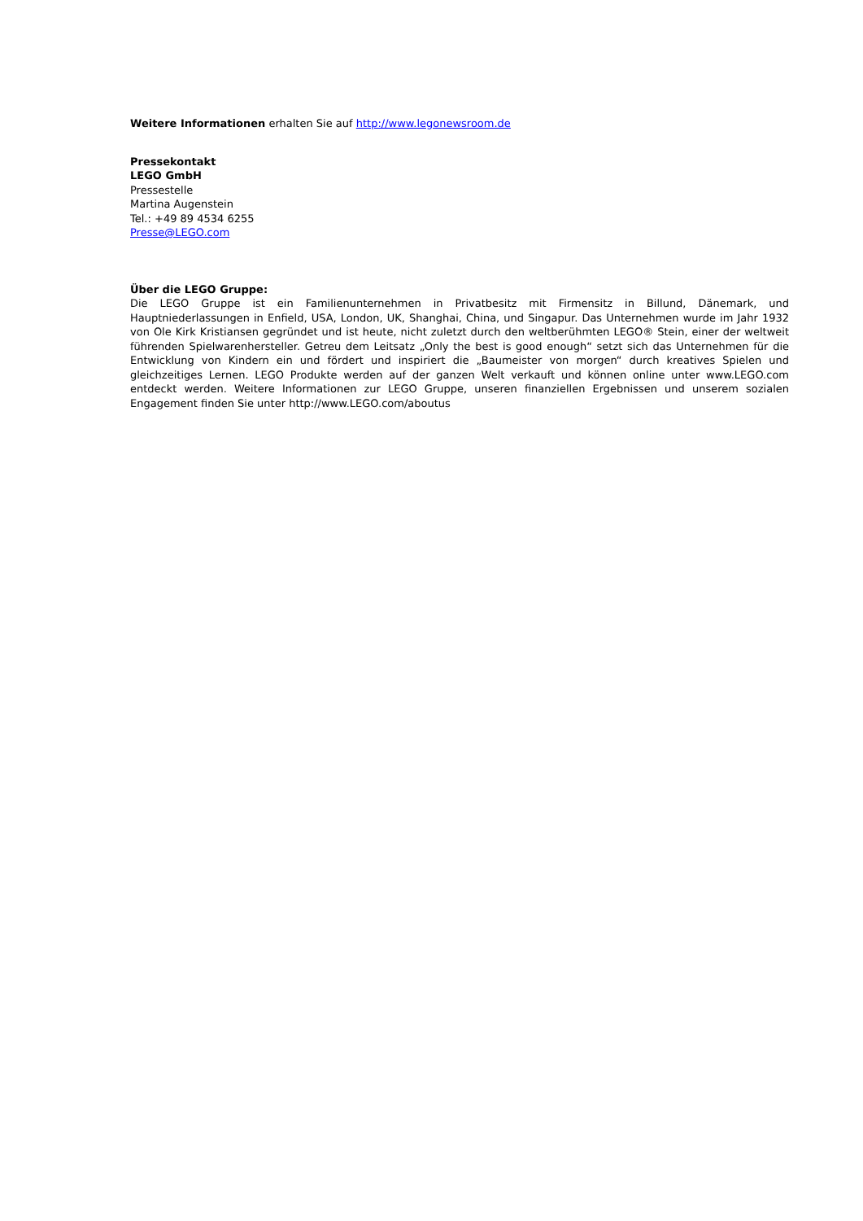Weitere Informationen erhalten Sie auf http://www.legonewsroom.de
Pressekontakt
LEGO GmbH
Pressestelle
Martina Augenstein
Tel.: +49 89 4534 6255
Presse@LEGO.com
Über die LEGO Gruppe:
Die LEGO Gruppe ist ein Familienunternehmen in Privatbesitz mit Firmensitz in Billund, Dänemark, und Hauptniederlassungen in Enfield, USA, London, UK, Shanghai, China, und Singapur. Das Unternehmen wurde im Jahr 1932 von Ole Kirk Kristiansen gegründet und ist heute, nicht zuletzt durch den weltberühmten LEGO® Stein, einer der weltweit führenden Spielwarenhersteller. Getreu dem Leitsatz „Only the best is good enough“ setzt sich das Unternehmen für die Entwicklung von Kindern ein und fördert und inspiriert die „Baumeister von morgen“ durch kreatives Spielen und gleichzeitiges Lernen. LEGO Produkte werden auf der ganzen Welt verkauft und können online unter www.LEGO.com entdeckt werden. Weitere Informationen zur LEGO Gruppe, unseren finanziellen Ergebnissen und unserem sozialen Engagement finden Sie unter http://www.LEGO.com/aboutus